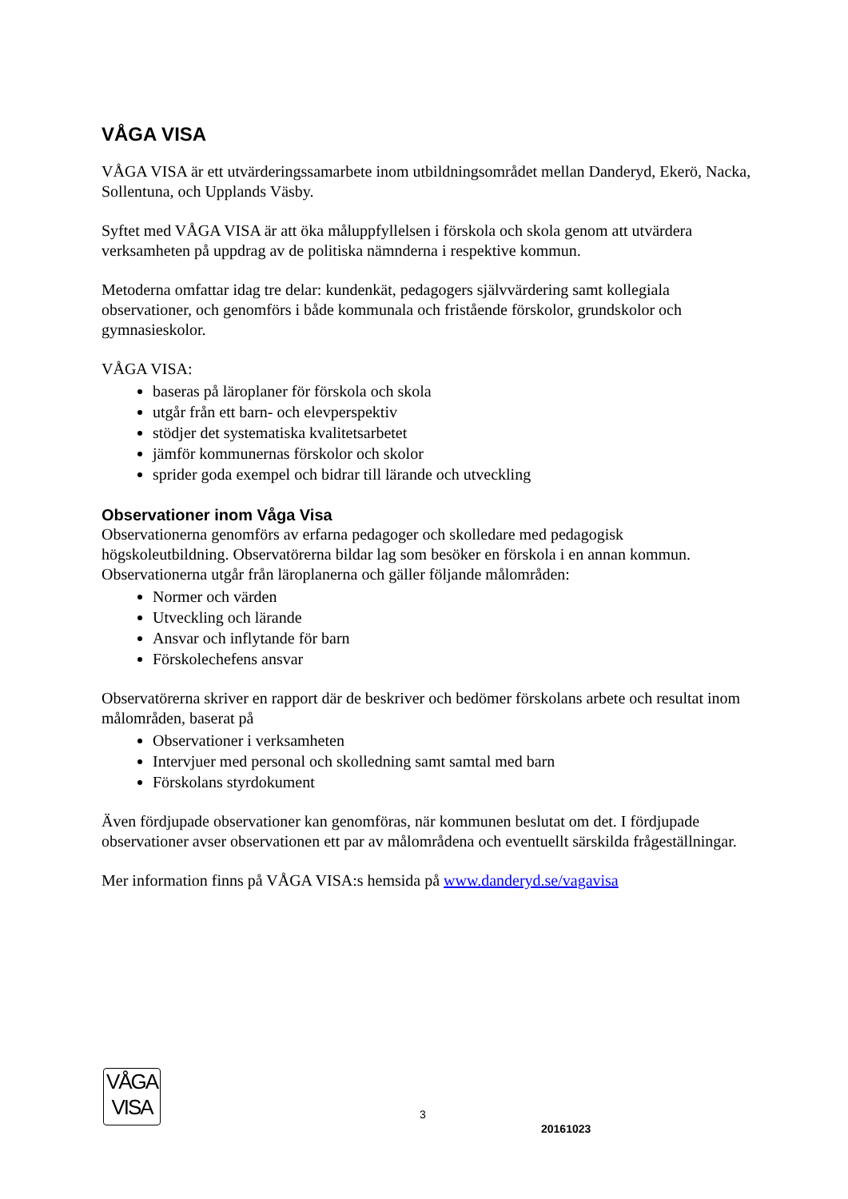VÅGA VISA
VÅGA VISA är ett utvärderingssamarbete inom utbildningsområdet mellan Danderyd, Ekerö, Nacka, Sollentuna, och Upplands Väsby.
Syftet med VÅGA VISA är att öka måluppfyllelsen i förskola och skola genom att utvärdera verksamheten på uppdrag av de politiska nämnderna i respektive kommun.
Metoderna omfattar idag tre delar: kundenkät, pedagogers självvärdering samt kollegiala observationer, och genomförs i både kommunala och fristående förskolor, grundskolor och gymnasieskolor.
VÅGA VISA:
baseras på läroplaner för förskola och skola
utgår från ett barn- och elevperspektiv
stödjer det systematiska kvalitetsarbetet
jämför kommunernas förskolor och skolor
sprider goda exempel och bidrar till lärande och utveckling
Observationer inom Våga Visa
Observationerna genomförs av erfarna pedagoger och skolledare med pedagogisk högskoleutbildning. Observatörerna bildar lag som besöker en förskola i en annan kommun. Observationerna utgår från läroplanerna och gäller följande målområden:
Normer och värden
Utveckling och lärande
Ansvar och inflytande för barn
Förskolechefens ansvar
Observatörerna skriver en rapport där de beskriver och bedömer förskolans arbete och resultat inom målområden, baserat på
Observationer i verksamheten
Intervjuer med personal och skolledning samt samtal med barn
Förskolans styrdokument
Även fördjupade observationer kan genomföras, när kommunen beslutat om det. I fördjupade observationer avser observationen ett par av målområdena och eventuellt särskilda frågeställningar.
Mer information finns på VÅGA VISA:s hemsida på www.danderyd.se/vagavisa
VÅGA
VISA
3
20161023